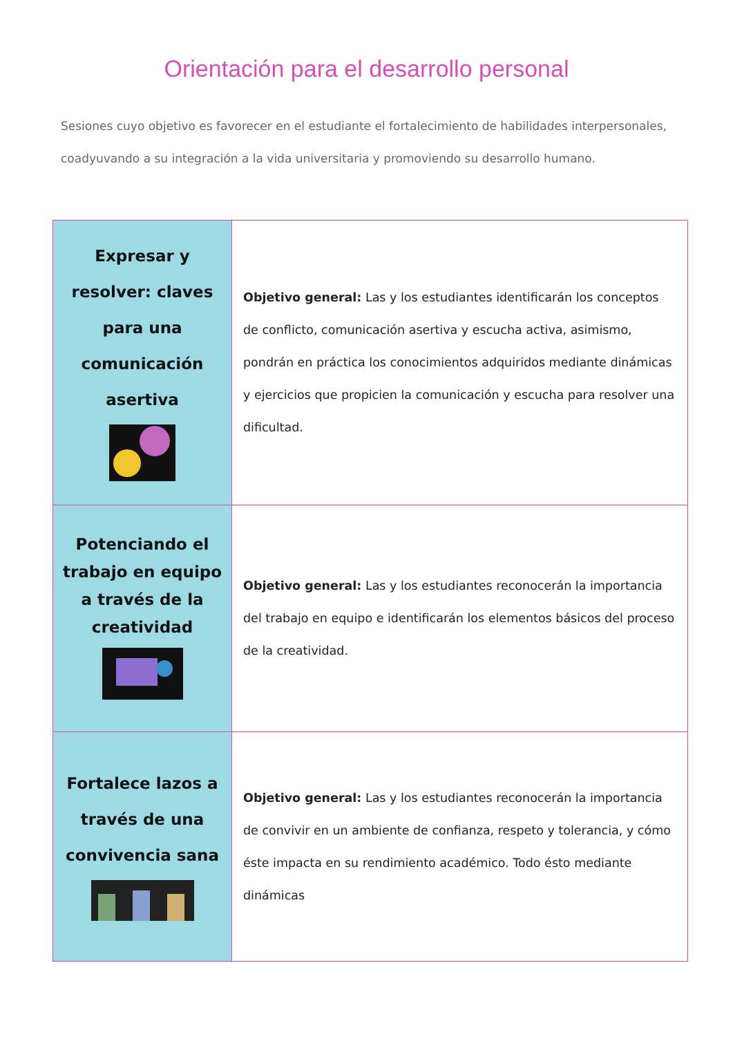Orientación para el desarrollo personal
Sesiones cuyo objetivo es favorecer en el estudiante el fortalecimiento de habilidades interpersonales, coadyuvando a su integración a la vida universitaria y promoviendo su desarrollo humano.
| Expresar y resolver: claves para una comunicación asertiva | Objetivo general: Las y los estudiantes identificarán los conceptos de conflicto, comunicación asertiva y escucha activa, asimismo, pondrán en práctica los conocimientos adquiridos mediante dinámicas y ejercicios que propicien la comunicación y escucha para resolver una dificultad. |
| Potenciando el trabajo en equipo a través de la creatividad | Objetivo general: Las y los estudiantes reconocerán la importancia del trabajo en equipo e identificarán los elementos básicos del proceso de la creatividad. |
| Fortalece lazos a través de una convivencia sana | Objetivo general: Las y los estudiantes reconocerán la importancia de convivir en un ambiente de confianza, respeto y tolerancia, y cómo éste impacta en su rendimiento académico. Todo ésto mediante dinámicas |